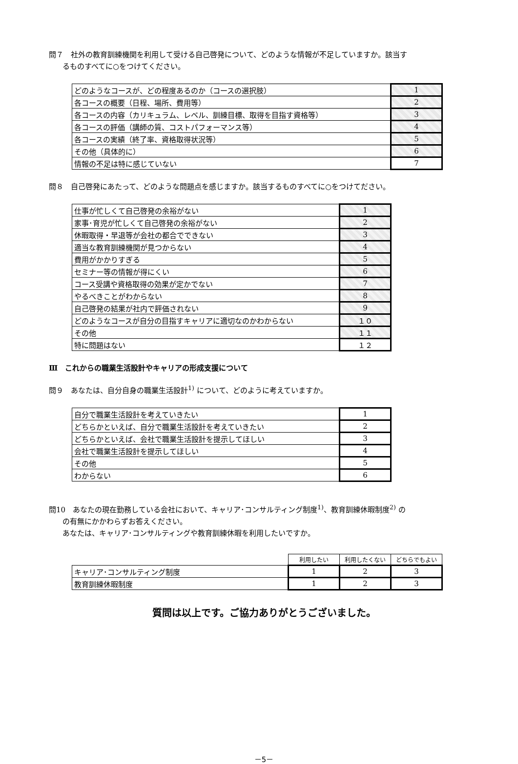問７　社外の教育訓練機関を利用して受ける自己啓発について、どのような情報が不足していますか。該当す
るものすべてに○をつけてください。
| どのようなコースが、どの程度あるのか（コースの選択肢） | 1 |
| 各コースの概要（日程、場所、費用等） | 2 |
| 各コースの内容（カリキュラム、レベル、訓練目標、取得を目指す資格等） | 3 |
| 各コースの評価（講師の質、コストパフォーマンス等） | 4 |
| 各コースの実績（終了率、資格取得状況等） | 5 |
| その他（具体的に） | 6 |
| 情報の不足は特に感じていない | 7 |
問８　自己啓発にあたって、どのような問題点を感じますか。該当するものすべてに○をつけてださい。
| 仕事が忙しくて自己啓発の余裕がない | 1 |
| 家事･育児が忙しくて自己啓発の余裕がない | 2 |
| 休暇取得・早退等が会社の都合でできない | 3 |
| 適当な教育訓練機関が見つからない | 4 |
| 費用がかかりすぎる | 5 |
| セミナー等の情報が得にくい | 6 |
| コース受講や資格取得の効果が定かでない | 7 |
| やるべきことがわからない | 8 |
| 自己啓発の結果が社内で評価されない | 9 |
| どのようなコースが自分の目指すキャリアに適切なのかわからない | １０ |
| その他 | １１ |
| 特に問題はない | １２ |
Ⅲ　これからの職業生活設計やキャリアの形成支援について
問９　あなたは、自分自身の職業生活設計<sup>1)</sup> について、どのように考えていますか。
| 自分で職業生活設計を考えていきたい | 1 |
| どちらかといえば、自分で職業生活設計を考えていきたい | 2 |
| どちらかといえば、会社で職業生活設計を提示してほしい | 3 |
| 会社で職業生活設計を提示してほしい | 4 |
| その他 | 5 |
| わからない | 6 |
問10　あなたの現在勤務している会社において、キャリア･コンサルティング制度<sup>1)</sup>、教育訓練休暇制度<sup>2)</sup> の
の有無にかかわらずお答えください。
あなたは、キャリア･コンサルティングや教育訓練休暇を利用したいですか。
| | 利用したい | 利用したくない | どちらでもよい |
| キャリア･コンサルティング制度 | 1 | 2 | 3 |
| 教育訓練休暇制度 | 1 | 2 | 3 |
質問は以上です。ご協力ありがとうございました。
－5－